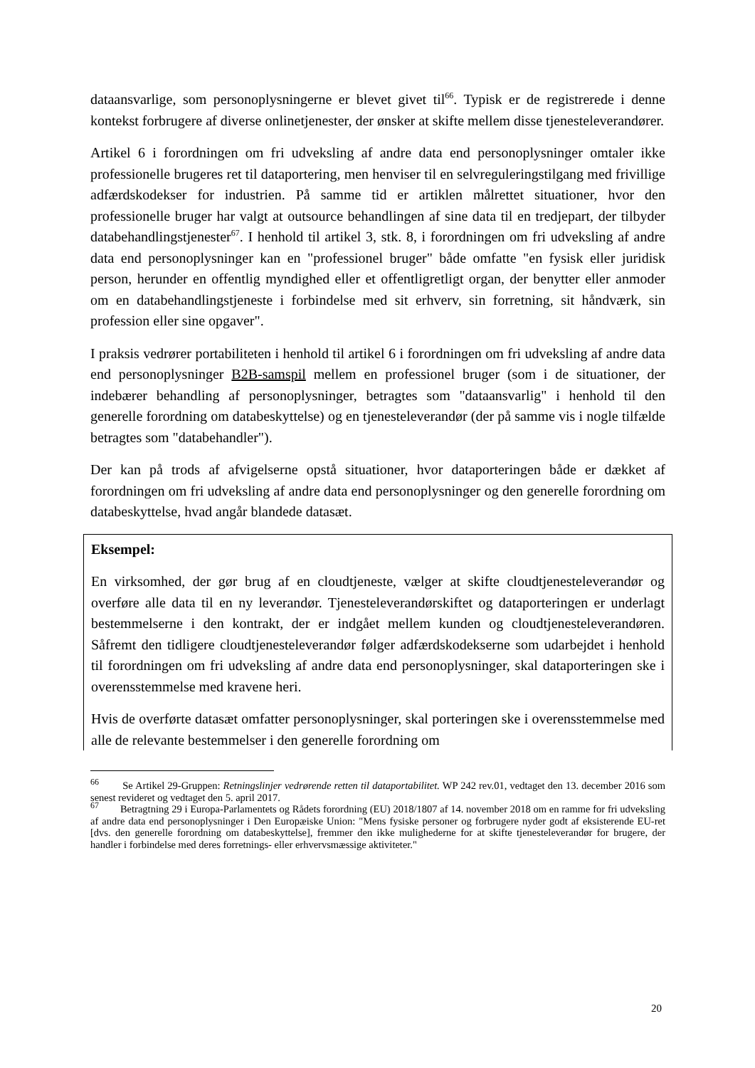dataansvarlige, som personoplysningerne er blevet givet til<sup>66</sup>. Typisk er de registrerede i denne kontekst forbrugere af diverse onlinetjenester, der ønsker at skifte mellem disse tjenesteleverandører.
Artikel 6 i forordningen om fri udveksling af andre data end personoplysninger omtaler ikke professionelle brugeres ret til dataportering, men henviser til en selvreguleringstilgang med frivillige adfærdskodekser for industrien. På samme tid er artiklen målrettet situationer, hvor den professionelle bruger har valgt at outsource behandlingen af sine data til en tredjepart, der tilbyder databehandlingstjenester<sup>67</sup>. I henhold til artikel 3, stk. 8, i forordningen om fri udveksling af andre data end personoplysninger kan en "professionel bruger" både omfatte "en fysisk eller juridisk person, herunder en offentlig myndighed eller et offentligretligt organ, der benytter eller anmoder om en databehandlingstjeneste i forbindelse med sit erhverv, sin forretning, sit håndværk, sin profession eller sine opgaver".
I praksis vedrører portabiliteten i henhold til artikel 6 i forordningen om fri udveksling af andre data end personoplysninger B2B-samspil mellem en professionel bruger (som i de situationer, der indebærer behandling af personoplysninger, betragtes som "dataansvarlig" i henhold til den generelle forordning om databeskyttelse) og en tjenesteleverandør (der på samme vis i nogle tilfælde betragtes som "databehandler").
Der kan på trods af afvigelserne opstå situationer, hvor dataporteringen både er dækket af forordningen om fri udveksling af andre data end personoplysninger og den generelle forordning om databeskyttelse, hvad angår blandede datasæt.
Eksempel:
En virksomhed, der gør brug af en cloudtjeneste, vælger at skifte cloudtjenesteleverandør og overføre alle data til en ny leverandør. Tjenesteleverandørskiftet og dataporteringen er underlagt bestemmelserne i den kontrakt, der er indgået mellem kunden og cloudtjenesteleverandøren. Såfremt den tidligere cloudtjenesteleverandør følger adfærdskodekserne som udarbejdet i henhold til forordningen om fri udveksling af andre data end personoplysninger, skal dataporteringen ske i overensstemmelse med kravene heri.
Hvis de overførte datasæt omfatter personoplysninger, skal porteringen ske i overensstemmelse med alle de relevante bestemmelser i den generelle forordning om
<sup>66</sup> Se Artikel 29-Gruppen: Retningslinjer vedrørende retten til dataportabilitet. WP 242 rev.01, vedtaget den 13. december 2016 som senest revideret og vedtaget den 5. april 2017.
<sup>67</sup> Betragtning 29 i Europa-Parlamentets og Rådets forordning (EU) 2018/1807 af 14. november 2018 om en ramme for fri udveksling af andre data end personoplysninger i Den Europæiske Union: "Mens fysiske personer og forbrugere nyder godt af eksisterende EU-ret [dvs. den generelle forordning om databeskyttelse], fremmer den ikke mulighederne for at skifte tjenesteleverandør for brugere, der handler i forbindelse med deres forretnings- eller erhvervsmæssige aktiviteter."
20